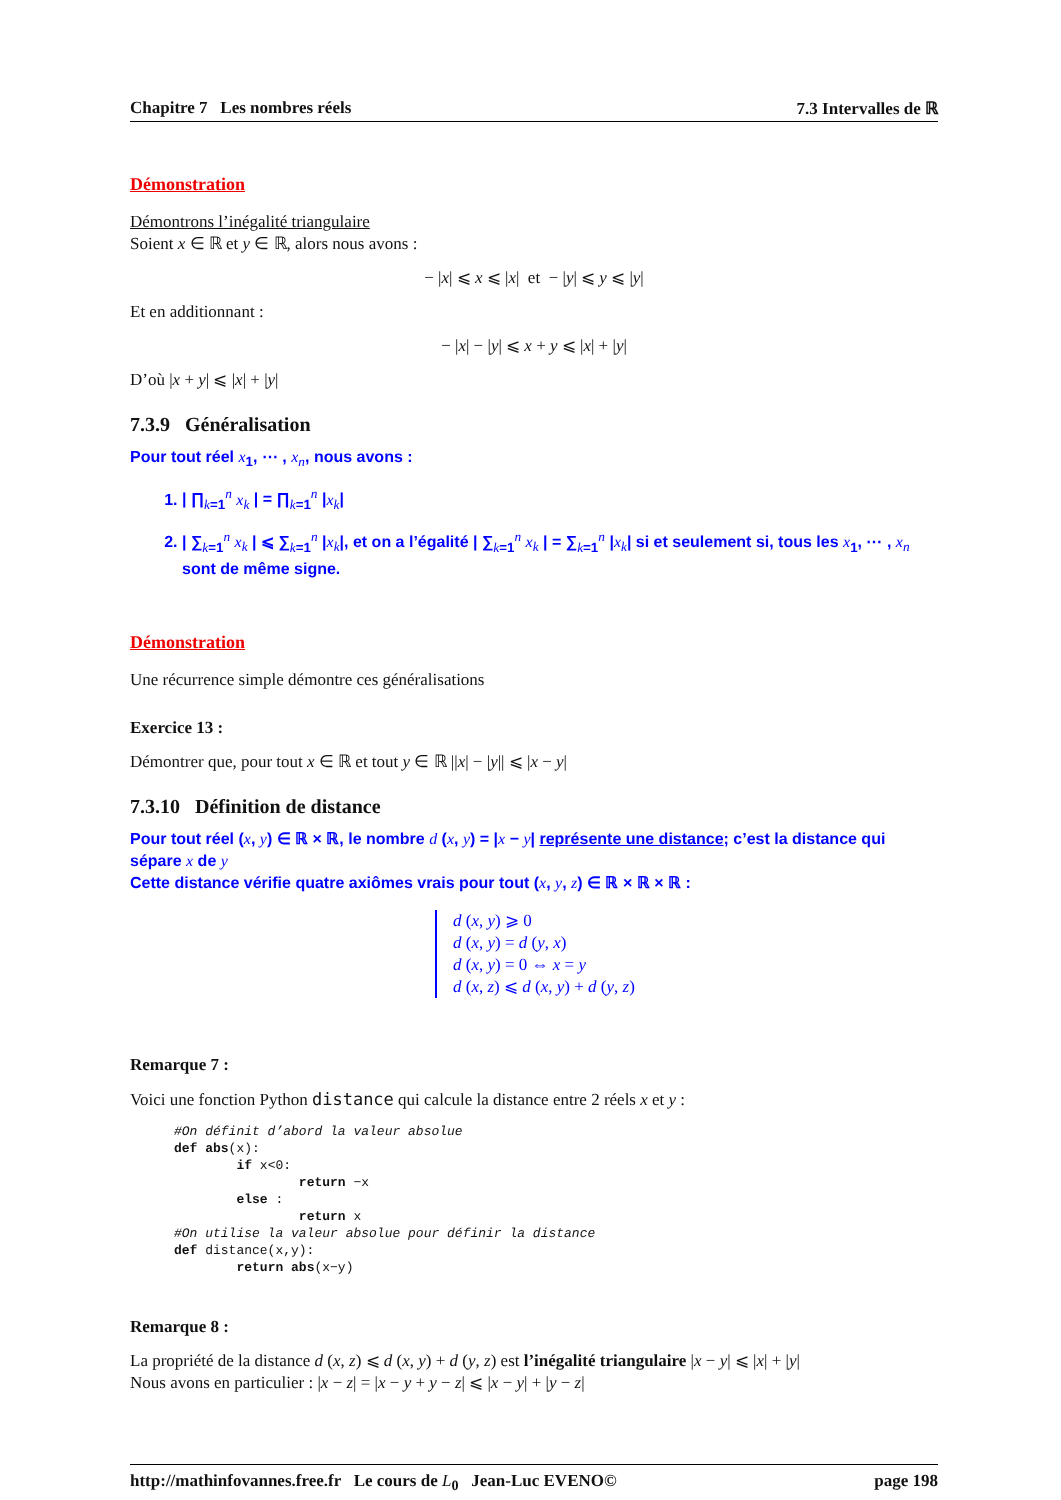Chapitre 7 Les nombres réels 7.3 Intervalles de ℝ
Démonstration
Démontrons l’inégalité triangulaire
Soient x ∈ ℝ et y ∈ ℝ, alors nous avons :
− |x| ⩽ x ⩽ |x| et − |y| ⩽ y ⩽ |y|
Et en additionnant :
− |x| − |y| ⩽ x + y ⩽ |x| + |y|
D’où |x + y| ⩽ |x| + |y|
7.3.9 Généralisation
Pour tout réel x<sub>1</sub>, ⋯ , x<sub>n</sub>, nous avons :
1. | ∏<sub>k=1</sub><sup>n</sup> x<sub>k</sub> | = ∏<sub>k=1</sub><sup>n</sup> |x<sub>k</sub>|
2. | ∑<sub>k=1</sub><sup>n</sup> x<sub>k</sub> | ⩽ ∑<sub>k=1</sub><sup>n</sup> |x<sub>k</sub>|, et on a l’égalité | ∑<sub>k=1</sub><sup>n</sup> x<sub>k</sub> | = ∑<sub>k=1</sub><sup>n</sup> |x<sub>k</sub>| si et seulement si, tous les x<sub>1</sub>, ⋯ , x<sub>n</sub> sont de même signe.
Démonstration
Une récurrence simple démontre ces généralisations
Exercice 13 :
Démontrer que, pour tout x ∈ ℝ et tout y ∈ ℝ ||x| − |y|| ⩽ |x − y|
7.3.10 Définition de distance
Pour tout réel (x, y) ∈ ℝ × ℝ, le nombre d (x, y) = |x − y| représente une distance; c’est la distance qui sépare x de y
Cette distance vérifie quatre axiômes vrais pour tout (x, y, z) ∈ ℝ × ℝ × ℝ :
d (x, y) ⩾ 0
d (x, y) = d (y, x)
d (x, y) = 0 ⇔ x = y
d (x, z) ⩽ d (x, y) + d (y, z)
Remarque 7 :
Voici une fonction Python distance qui calcule la distance entre 2 réels x et y :
#On définit d’abord la valeur absolue def abs(x): if x<0: return −x else : return x #On utilise la valeur absolue pour définir la distance def distance(x,y): return abs(x−y)
Remarque 8 :
La propriété de la distance d (x, z) ⩽ d (x, y) + d (y, z) est l’inégalité triangulaire |x − y| ⩽ |x| + |y|
Nous avons en particulier : |x − z| = |x − y + y − z| ⩽ |x − y| + |y − z|
http://mathinfovannes.free.fr Le cours de L<sub>0</sub> Jean-Luc EVENO© page 198